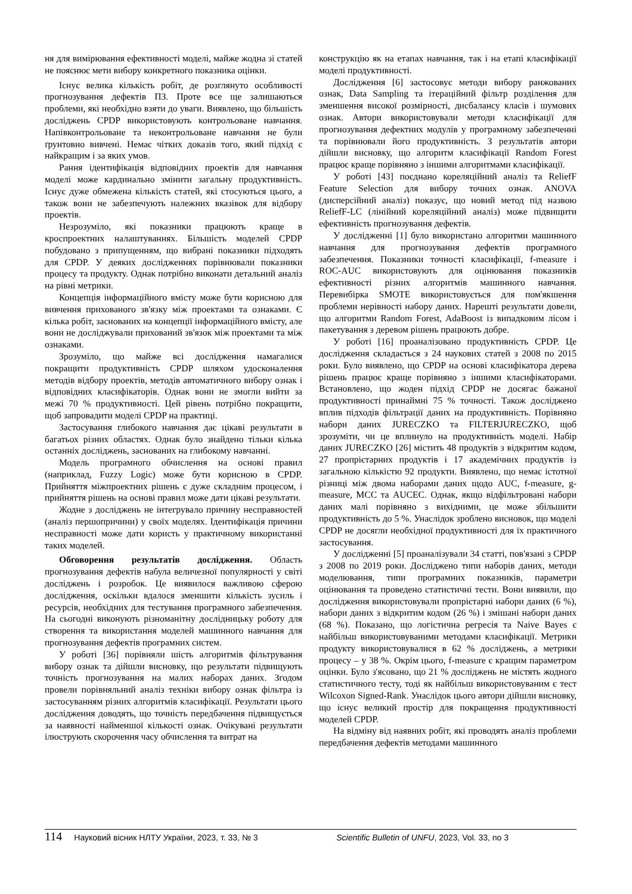ня для вимірювання ефективності моделі, майже жодна зі статей не пояснює мети вибору конкретного показника оцінки.
Існує велика кількість робіт, де розглянуто особливості прогнозування дефектів ПЗ. Проте все ще залишаються проблеми, які необхідно взяти до уваги. Виявлено, що більшість досліджень CPDP використовують контрольоване навчання. Напівконтрольоване та неконтрольоване навчання не були ґрунтовно вивчені. Немає чітких доказів того, який підхід є найкращим і за яких умов.
Рання ідентифікація відповідних проектів для навчання моделі може кардинально змінити загальну продуктивність. Існує дуже обмежена кількість статей, які стосуються цього, а також вони не забезпечують належних вказівок для відбору проектів.
Незрозуміло, які показники працюють краще в кроспроектних налаштуваннях. Більшість моделей CPDP побудовано з припущенням, що вибрані показники підходять для CPDP. У деяких дослідженнях порівнювали показники процесу та продукту. Однак потрібно виконати детальний аналіз на рівні метрики.
Концепція інформаційного вмісту може бути корисною для вивчення прихованого зв'язку між проектами та ознаками. Є кілька робіт, заснованих на концепції інформаційного вмісту, але вони не досліджували прихований зв'язок між проектами та між ознаками.
Зрозуміло, що майже всі дослідження намагалися покращити продуктивність CPDP шляхом удосконалення методів відбору проектів, методів автоматичного вибору ознак і відповідних класифікаторів. Однак вони не змогли вийти за межі 70 % продуктивності. Цей рівень потрібно покращити, щоб запровадити моделі CPDP на практиці.
Застосування глибокого навчання дає цікаві результати в багатьох різних областях. Однак було знайдено тільки кілька останніх досліджень, заснованих на глибокому навчанні.
Модель програмного обчислення на основі правил (наприклад, Fuzzy Logic) може бути корисною в CPDP. Прийняття міжпроектних рішень є дуже складним процесом, і прийняття рішень на основі правил може дати цікаві результати.
Жодне з досліджень не інтегрувало причину несправностей (аналіз першопричини) у своїх моделях. Ідентифікація причини несправності може дати користь у практичному використанні таких моделей.
Обговорення результатів дослідження. Область прогнозування дефектів набула величезної популярності у світі досліджень і розробок. Це виявилося важливою сферою дослідження, оскільки вдалося зменшити кількість зусиль і ресурсів, необхідних для тестування програмного забезпечення. На сьогодні виконують різноманітну дослідницьку роботу для створення та використання моделей машинного навчання для прогнозування дефектів програмних систем.
У роботі [36] порівняли шість алгоритмів фільтрування вибору ознак та дійшли висновку, що результати підвищують точність прогнозування на малих наборах даних. Згодом провели порівняльний аналіз техніки вибору ознак фільтра із застосуванням різних алгоритмів класифікації. Результати цього дослідження доводять, що точність передбачення підвищується за наявності найменшої кількості ознак. Очікувані результати ілюструють скорочення часу обчислення та витрат на
конструкцію як на етапах навчання, так і на етапі класифікації моделі продуктивності.
Дослідження [6] застосовує методи вибору ранжованих ознак, Data Sampling та ітераційний фільтр розділення для зменшення високої розмірності, дисбалансу класів і шумових ознак. Автори використовували методи класифікації для прогнозування дефектних модулів у програмному забезпеченні та порівнювали його продуктивність. З результатів автори дійшли висновку, що алгоритм класифікації Random Forest працює краще порівняно з іншими алгоритмами класифікації.
У роботі [43] поєднано кореляційний аналіз та ReliefF Feature Selection для вибору точних ознак. ANOVA (дисперсійний аналіз) показує, що новий метод під назвою ReliefF-LC (лінійний кореляційний аналіз) може підвищити ефективність прогнозування дефектів.
У дослідженні [1] було використано алгоритми машинного навчання для прогнозування дефектів програмного забезпечення. Показники точності класифікації, f-measure і ROC-AUC використовують для оцінювання показників ефективності різних алгоритмів машинного навчання. Перевибірка SMOTE використовується для пом'якшення проблеми нерівності набору даних. Нарешті результати довели, що алгоритми Random Forest, AdaBoost із випадковим лісом і пакетування з деревом рішень працюють добре.
У роботі [16] проаналізовано продуктивність CPDP. Це дослідження складається з 24 наукових статей з 2008 по 2015 роки. Було виявлено, що CPDP на основі класифікатора дерева рішень працює краще порівняно з іншими класифікаторами. Встановлено, що жоден підхід CPDP не досягає бажаної продуктивності принаймні 75 % точності. Також досліджено вплив підходів фільтрації даних на продуктивність. Порівняно набори даних JURECZKO та FILTERJURECZKO, щоб зрозуміти, чи це вплинуло на продуктивність моделі. Набір даних JURECZKO [26] містить 48 продуктів з відкритим кодом, 27 пропрієтарних продуктів і 17 академічних продуктів із загальною кількістю 92 продукти. Виявлено, що немає істотної різниці між двома наборами даних щодо AUC, f-measure, g-measure, MCC та AUCEC. Однак, якщо відфільтровані набори даних малі порівняно з вихідними, це може збільшити продуктивність до 5 %. Унаслідок зроблено висновок, що моделі CPDP не досягли необхідної продуктивності для їх практичного застосування.
У дослідженні [5] проаналізували 34 статті, пов'язані з CPDP з 2008 по 2019 роки. Досліджено типи наборів даних, методи моделювання, типи програмних показників, параметри оцінювання та проведено статистичні тести. Вони виявили, що дослідження використовували пропрієтарні набори даних (6 %), набори даних з відкритим кодом (26 %) і змішані набори даних (68 %). Показано, що логістична регресія та Naive Bayes є найбільш використовуваними методами класифікації. Метрики продукту використовувалися в 62 % досліджень, а метрики процесу – у 38 %. Окрім цього, f-measure є кращим параметром оцінки. Було з'ясовано, що 21 % досліджень не містять жодного статистичного тесту, тоді як найбільш використовуваним є тест Wilcoxon Signed-Rank. Унаслідок цього автори дійшли висновку, що існує великий простір для покращення продуктивності моделей CPDP.
На відміну від наявних робіт, які проводять аналіз проблеми передбачення дефектів методами машинного
114 Науковий вісник НЛТУ України, 2023, т. 33, № 3 Scientific Bulletin of UNFU, 2023, Vol. 33, no 3